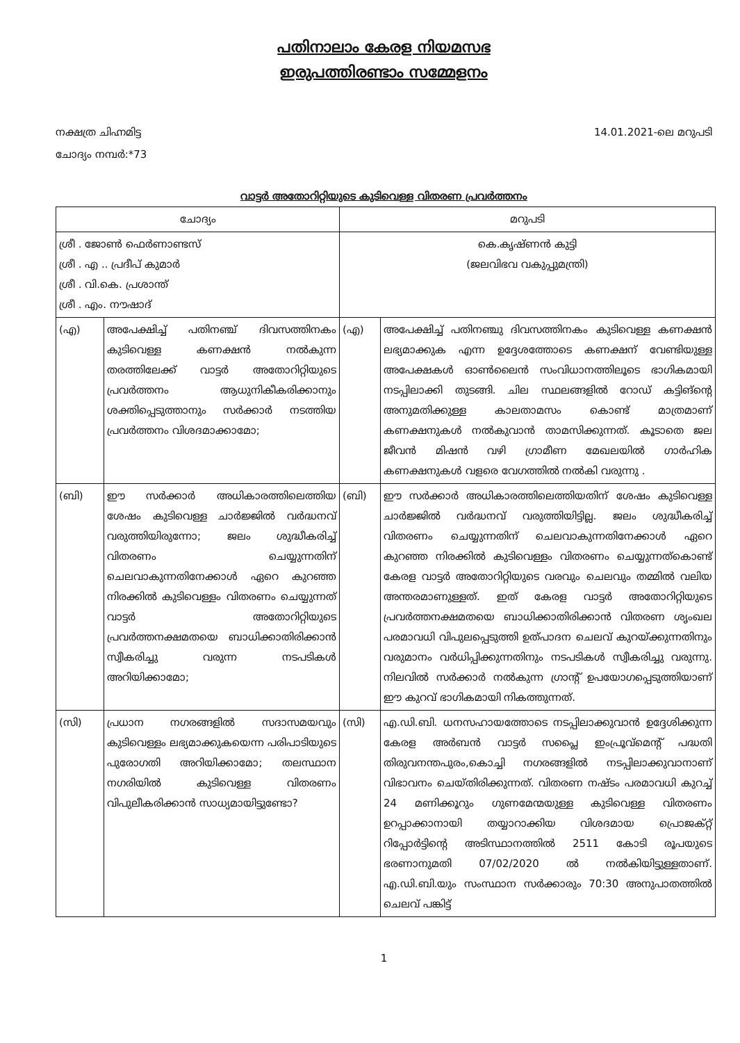പതിനാലാം കേരള നിയമസഭ
ഇരുപത്തിരണ്ടാം സമ്മേളനം
നക്ഷത്ര ചിഹ്നമിട്ട
ചോദ്യം നമ്പർ:*73
14.01.2021-ലെ മറുപടി
വാട്ടർ അതോറിറ്റിയുടെ കുടിവെള്ള വിതരണ പ്രവർത്തനം
| ചോദ്യം | | മറുപടി | |
| --- | --- | --- | --- |
| ശ്രീ . ജോൺ ഫെർണാണ്ടസ് ശ്രീ . എ .. പ്രദീപ് കുമാർ ശ്രീ . വി.കെ. പ്രശാന്ത് ശ്രീ . എം. നൗഷാദ് | | കെ.കൃഷ്ണൻ കുട്ടി (ജലവിഭവ വകുപ്പുമന്ത്രി) | |
| (എ) | അപേക്ഷിച്ച് പതിനഞ്ച് ദിവസത്തിനകം കുടിവെള്ള കണക്ഷൻ നൽകുന്ന തരത്തിലേക്ക് വാട്ടർ അതോറിറ്റിയുടെ പ്രവർത്തനം ആധുനികീകരിക്കാനും ശക്തിപ്പെടുത്താനും സർക്കാർ നടത്തിയ പ്രവർത്തനം വിശദമാക്കാമോ; | (എ) | അപേക്ഷിച്ച് പതിനഞ്ചു ദിവസത്തിനകം കുടിവെള്ള കണക്ഷൻ ലഭ്യമാക്കുക എന്ന ഉദ്ദേശത്തോടെ കണക്ഷന് വേണ്ടിയുള്ള അപേക്ഷകൾ ഓൺലൈൻ സംവിധാനത്തിലൂടെ ഭാഗികമായി നടപ്പിലാക്കി തുടങ്ങി. ചില സ്ഥലങ്ങളിൽ റോഡ് കട്ടിങ്ന്റെ അനുമതിക്കുള്ള കാലതാമസം കൊണ്ട് മാത്രമാണ് കണക്ഷനുകൾ നൽകുവാൻ താമസിക്കുന്നത്. കൂടാതെ ജല ജീവൻ മിഷൻ വഴി ഗ്രാമീണ മേഖലയിൽ ഗാർഹിക കണക്ഷനുകൾ വളരെ വേഗത്തിൽ നൽകി വരുന്നു . |
| (ബി) | ഈ സർക്കാർ അധികാരത്തിലെത്തിയ ശേഷം കുടിവെള്ള ചാർജ്ജിൽ വർദ്ധനവ് വരുത്തിയിരുന്നോ; ജലം ശുദ്ധീകരിച്ച് വിതരണം ചെയ്യുന്നതിന് ചെലവാകുന്നതിനേക്കാൾ ഏറെ കുറഞ്ഞ നിരക്കിൽ കുടിവെള്ളം വിതരണം ചെയ്യുന്നത് വാട്ടർ അതോറിറ്റിയുടെ പ്രവർത്തനക്ഷമതയെ ബാധിക്കാതിരിക്കാൻ സ്വീകരിച്ചു വരുന്ന നടപടികൾ അറിയിക്കാമോ; | (ബി) | ഈ സർക്കാർ അധികാരത്തിലെത്തിയതിന് ശേഷം കുടിവെള്ള ചാർജ്ജിൽ വർദ്ധനവ് വരുത്തിയിട്ടില്ല. ജലം ശുദ്ധീകരിച്ച് വിതരണം ചെയ്യുന്നതിന് ചെലവാകുന്നതിനേക്കാൾ ഏറെ കുറഞ്ഞ നിരക്കിൽ കുടിവെള്ളം വിതരണം ചെയ്യുന്നത്കൊണ്ട് കേരള വാട്ടർ അതോറിറ്റിയുടെ വരവും ചെലവും തമ്മിൽ വലിയ അന്തരമാണുള്ളത്. ഇത് കേരള വാട്ടർ അതോറിറ്റിയുടെ പ്രവർത്തനക്ഷമതയെ ബാധിക്കാതിരിക്കാൻ വിതരണ ശൃംഖല പരമാവധി വിപുലപ്പെടുത്തി ഉത്പാദന ചെലവ് കുറയ്ക്കുന്നതിനും വരുമാനം വർധിപ്പിക്കുന്നതിനും നടപടികൾ സ്വീകരിച്ചു വരുന്നു. നിലവിൽ സർക്കാർ നൽകുന്ന ഗ്രാന്റ് ഉപയോഗപ്പെടുത്തിയാണ് ഈ കുറവ് ഭാഗികമായി നികത്തുന്നത്. |
| (സി) | പ്രധാന നഗരങ്ങളിൽ സദാസമയവും കുടിവെള്ളം ലഭ്യമാക്കുകയെന്ന പരിപാടിയുടെ പുരോഗതി അറിയിക്കാമോ; തലസ്ഥാന നഗരിയിൽ കുടിവെള്ള വിതരണം വിപുലീകരിക്കാൻ സാധ്യമായിട്ടുണ്ടോ? | (സി) | എ.ഡി.ബി. ധനസഹായത്തോടെ നടപ്പിലാക്കുവാൻ ഉദ്ദേശിക്കുന്ന കേരള അർബൻ വാട്ടർ സപ്ലൈ ഇംപ്രൂവ്മെന്റ് പദ്ധതി തിരുവനന്തപുരം,കൊച്ചി നഗരങ്ങളിൽ നടപ്പിലാക്കുവാനാണ് വിഭാവനം ചെയ്തിരിക്കുന്നത്. വിതരണ നഷ്ടം പരമാവധി കുറച്ച് 24 മണിക്കൂറും ഗുണമേന്മയുള്ള കുടിവെള്ള വിതരണം ഉറപ്പാക്കാനായി തയ്യാറാക്കിയ വിശദമായ പ്രൊജക്റ്റ് റിപ്പോർട്ടിന്റെ അടിസ്ഥാനത്തിൽ 2511 കോടി രൂപയുടെ ഭരണാനുമതി 07/02/2020 ൽ നൽകിയിട്ടുള്ളതാണ്. എ.ഡി.ബി.യും സംസ്ഥാന സർക്കാരും 70:30 അനുപാതത്തിൽ ചെലവ് പങ്കിട്ട് |
1